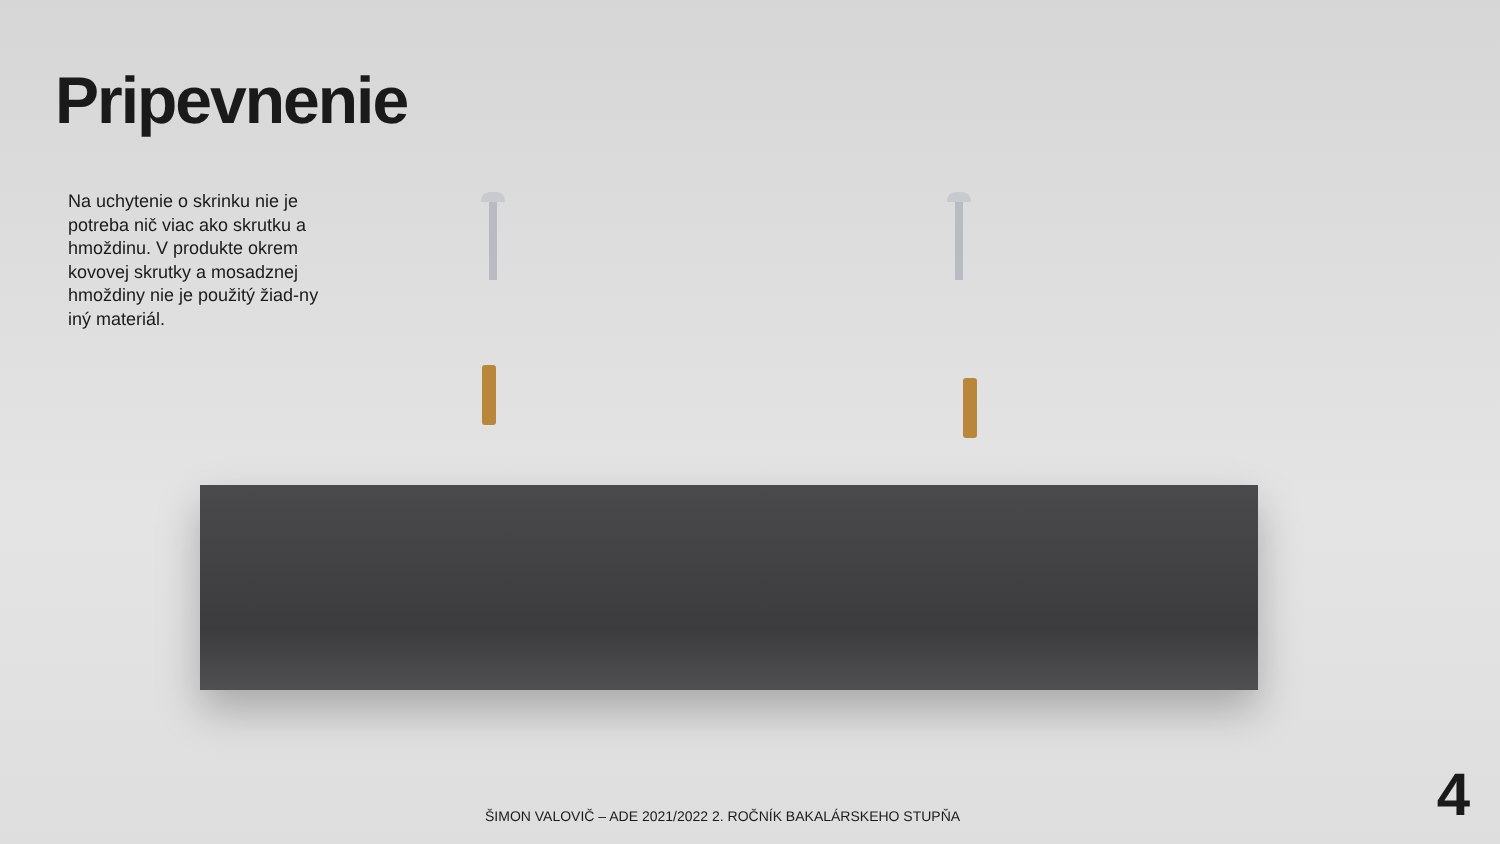Pripevnenie
Na uchytenie o skrinku nie je potreba nič viac ako skrutku a hmoždinu. V produkte okrem kovovej skrutky a mosadznej hmoždiny nie je použitý žiad-ny iný materiál.
ŠIMON VALOVIČ – ADE 2021/2022 2. ROČNÍK BAKALÁRSKEHO STUPŇA
4